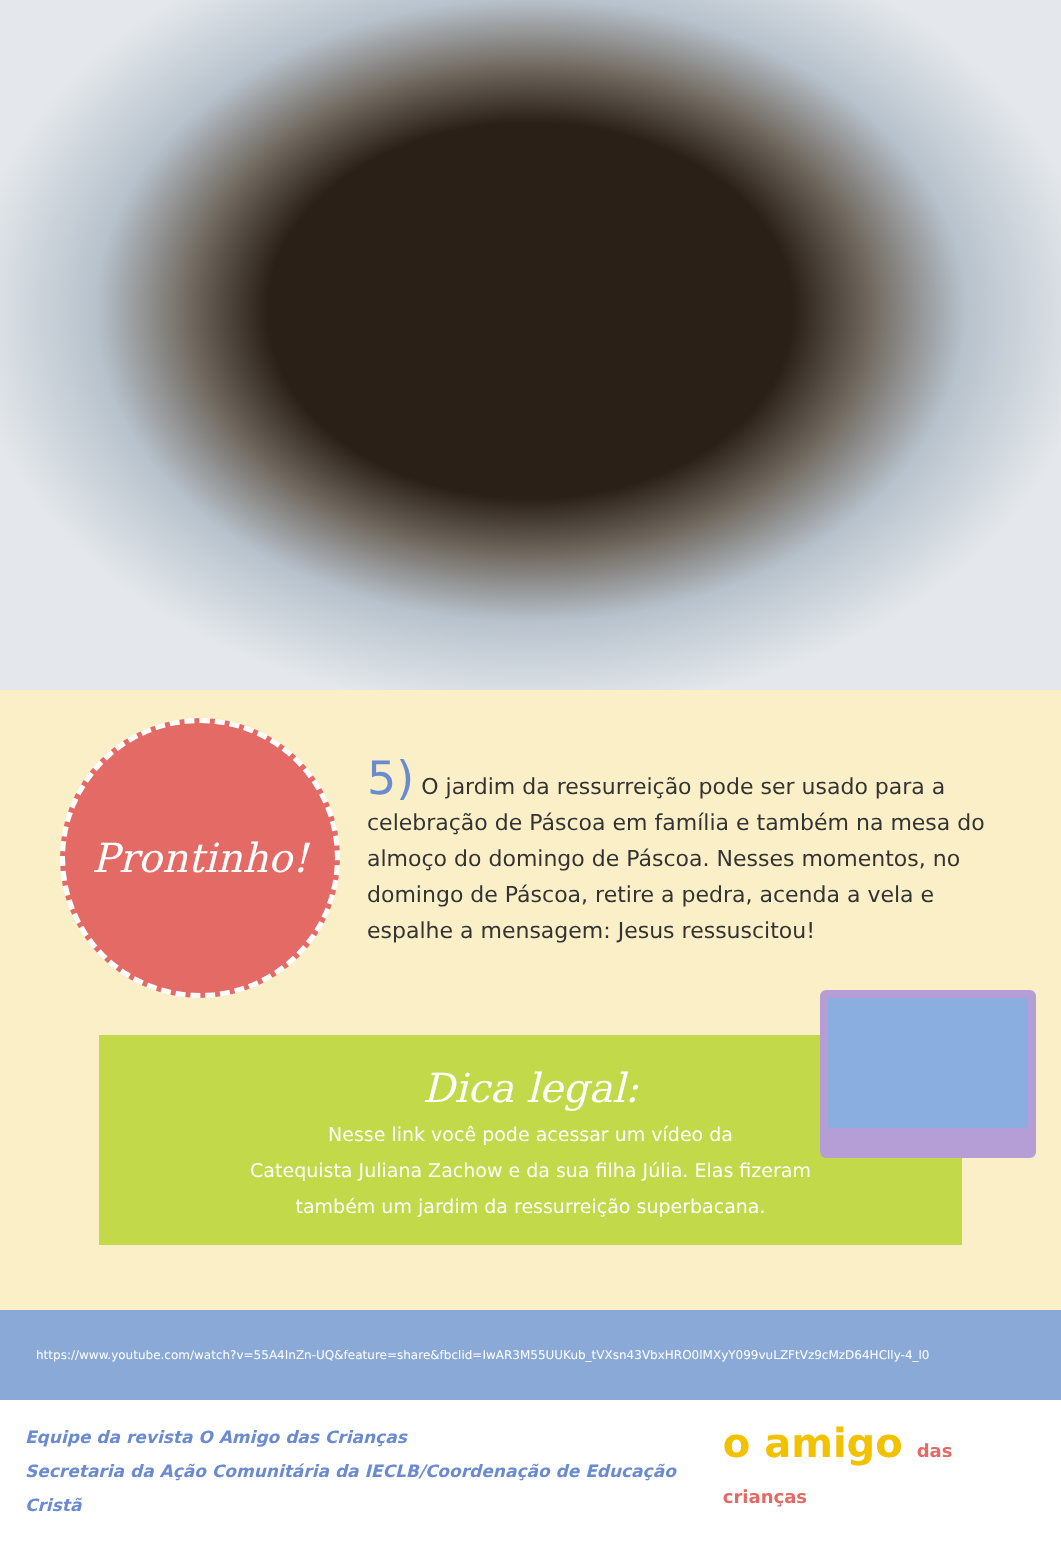Prontinho!
5) O jardim da ressurreição pode ser usado para a celebração de Páscoa em família e também na mesa do almoço do domingo de Páscoa. Nesses momentos, no domingo de Páscoa, retire a pedra, acenda a vela e espalhe a mensagem: Jesus ressuscitou!
Dica legal:
Nesse link você pode acessar um vídeo da
Catequista Juliana Zachow e da sua filha Júlia. Elas fizeram
também um jardim da ressurreição superbacana.
https://www.youtube.com/watch?v=55A4InZn-UQ&feature=share&fbclid=IwAR3M55UUKub_tVXsn43VbxHRO0lMXyY099vuLZFtVz9cMzD64HClly-4_l0
Equipe da revista O Amigo das Crianças
Secretaria da Ação Comunitária da IECLB/Coordenação de Educação Cristã
o amigo das crianças